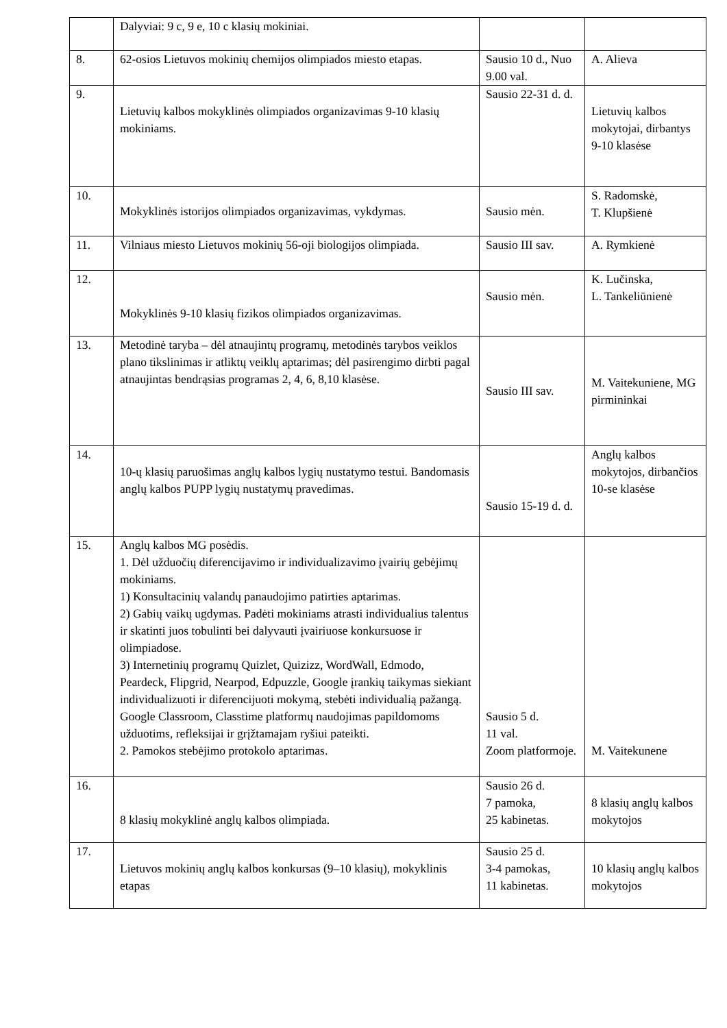| | Dalyviai: 9 c, 9 e, 10 c klasių mokiniai. | | |
| 8. | 62-osios Lietuvos mokinių chemijos olimpiados miesto etapas. | Sausio 10 d., Nuo 9.00 val. | A. Alieva |
| 9. | Lietuvių kalbos mokyklinės olimpiados organizavimas 9-10 klasių mokiniams. | Sausio 22-31 d. d. | Lietuvių kalbos mokytojai, dirbantys 9-10 klasėse |
| 10. | Mokyklinės istorijos olimpiados organizavimas, vykdymas. | Sausio mėn. | S. Radomskė, T. Klupšienė |
| 11. | Vilniaus miesto Lietuvos mokinių 56-oji biologijos olimpiada. | Sausio III sav. | A. Rymkienė |
| 12. | Mokyklinės 9-10 klasių fizikos olimpiados organizavimas. | Sausio mėn. | K. Lučinska, L. Tankeliūnienė |
| 13. | Metodinė taryba – dėl atnaujintų programų, metodinės tarybos veiklos plano tikslinimas ir atliktų veiklų aptarimas; dėl pasirengimo dirbti pagal atnaujintas bendrąsias programas 2, 4, 6, 8,10 klasėse. | Sausio III sav. | M. Vaitekuniene, MG pirmininkai |
| 14. | 10-ų klasių paruošimas anglų kalbos lygių nustatymo testui. Bandomasis anglų kalbos PUPP lygių nustatymų pravedimas. | Sausio 15-19 d. d. | Anglų kalbos mokytojos, dirbančios 10-se klasėse |
| 15. | Anglų kalbos MG posėdis. 1. Dėl užduočių diferencijavimo ir individualizavimo įvairių gebėjimų mokiniams. 1) Konsultacinių valandų panaudojimo patirties aptarimas. 2) Gabių vaikų ugdymas. Padėti mokiniams atrasti individualius talentus ir skatinti juos tobulinti bei dalyvauti įvairiuose konkursuose ir olimpiadose. 3) Internetinių programų Quizlet, Quizizz, WordWall, Edmodo, Peardeck, Flipgrid, Nearpod, Edpuzzle, Google įrankių taikymas siekiant individualizuoti ir diferencijuoti mokymą, stebėti individualią pažangą. Google Classroom, Classtime platformų naudojimas papildomoms užduotims, refleksijai ir grįžtamajam ryšiui pateikti. 2. Pamokos stebėjimo protokolo aptarimas. | Sausio 5 d. 11 val. Zoom platformoje. | M. Vaitekunene |
| 16. | 8 klasių mokyklinė anglų kalbos olimpiada. | Sausio 26 d. 7 pamoka, 25 kabinetas. | 8 klasių anglų kalbos mokytojos |
| 17. | Lietuvos mokinių anglų kalbos konkursas (9–10 klasių), mokyklinis etapas | Sausio 25 d. 3-4 pamokas, 11 kabinetas. | 10 klasių anglų kalbos mokytojos |